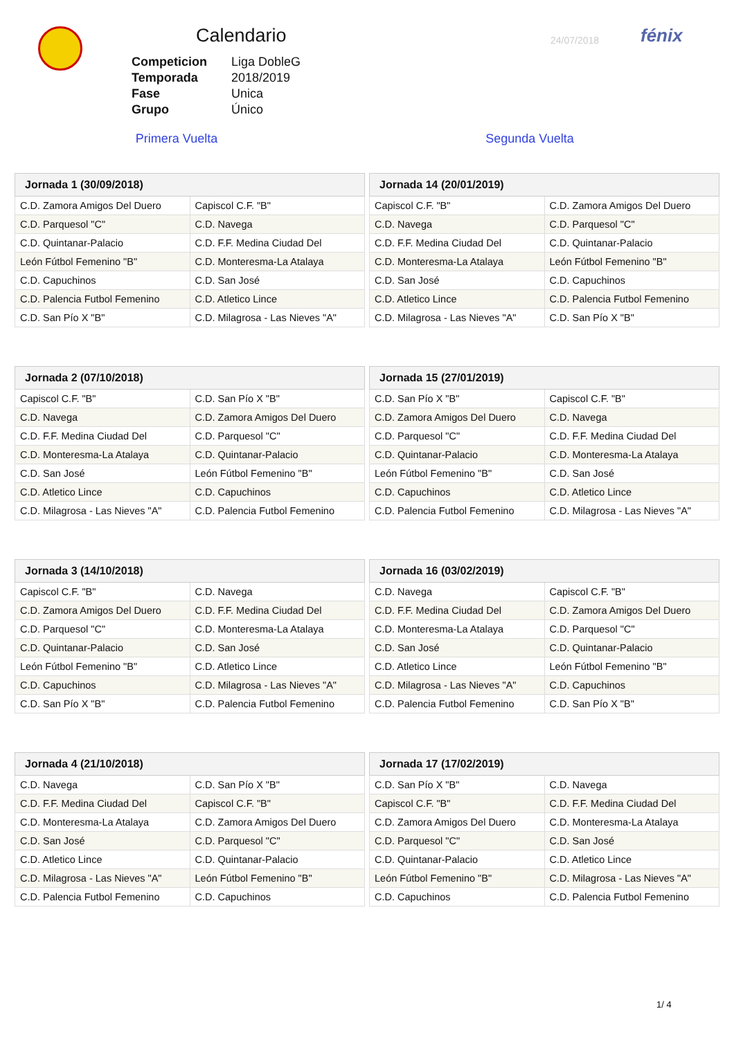Calendario 24/07/2018 fénix
| Competicion | Liga DobleG |
| Temporada | 2018/2019 |
| Fase | Unica |
| Grupo | Único |
Primera Vuelta Segunda Vuelta
| Jornada 1 (30/09/2018) | |
| --- | --- |
| C.D. Zamora Amigos Del Duero | Capiscol C.F. "B" |
| C.D. Parquesol "C" | C.D. Navega |
| C.D. Quintanar-Palacio | C.D. F.F. Medina Ciudad Del |
| León Fútbol Femenino "B" | C.D. Monteresma-La Atalaya |
| C.D. Capuchinos | C.D. San José |
| C.D. Palencia Futbol Femenino | C.D. Atletico Lince |
| C.D. San Pío X "B" | C.D. Milagrosa - Las Nieves "A" |
| Jornada 14 (20/01/2019) | |
| --- | --- |
| Capiscol C.F. "B" | C.D. Zamora Amigos Del Duero |
| C.D. Navega | C.D. Parquesol "C" |
| C.D. F.F. Medina Ciudad Del | C.D. Quintanar-Palacio |
| C.D. Monteresma-La Atalaya | León Fútbol Femenino "B" |
| C.D. San José | C.D. Capuchinos |
| C.D. Atletico Lince | C.D. Palencia Futbol Femenino |
| C.D. Milagrosa - Las Nieves "A" | C.D. San Pío X "B" |
| Jornada 2 (07/10/2018) | |
| --- | --- |
| Capiscol C.F. "B" | C.D. San Pío X "B" |
| C.D. Navega | C.D. Zamora Amigos Del Duero |
| C.D. F.F. Medina Ciudad Del | C.D. Parquesol "C" |
| C.D. Monteresma-La Atalaya | C.D. Quintanar-Palacio |
| C.D. San José | León Fútbol Femenino "B" |
| C.D. Atletico Lince | C.D. Capuchinos |
| C.D. Milagrosa - Las Nieves "A" | C.D. Palencia Futbol Femenino |
| Jornada 15 (27/01/2019) | |
| --- | --- |
| C.D. San Pío X "B" | Capiscol C.F. "B" |
| C.D. Zamora Amigos Del Duero | C.D. Navega |
| C.D. Parquesol "C" | C.D. F.F. Medina Ciudad Del |
| C.D. Quintanar-Palacio | C.D. Monteresma-La Atalaya |
| León Fútbol Femenino "B" | C.D. San José |
| C.D. Capuchinos | C.D. Atletico Lince |
| C.D. Palencia Futbol Femenino | C.D. Milagrosa - Las Nieves "A" |
| Jornada 3 (14/10/2018) | |
| --- | --- |
| Capiscol C.F. "B" | C.D. Navega |
| C.D. Zamora Amigos Del Duero | C.D. F.F. Medina Ciudad Del |
| C.D. Parquesol "C" | C.D. Monteresma-La Atalaya |
| C.D. Quintanar-Palacio | C.D. San José |
| León Fútbol Femenino "B" | C.D. Atletico Lince |
| C.D. Capuchinos | C.D. Milagrosa - Las Nieves "A" |
| C.D. San Pío X "B" | C.D. Palencia Futbol Femenino |
| Jornada 16 (03/02/2019) | |
| --- | --- |
| C.D. Navega | Capiscol C.F. "B" |
| C.D. F.F. Medina Ciudad Del | C.D. Zamora Amigos Del Duero |
| C.D. Monteresma-La Atalaya | C.D. Parquesol "C" |
| C.D. San José | C.D. Quintanar-Palacio |
| C.D. Atletico Lince | León Fútbol Femenino "B" |
| C.D. Milagrosa - Las Nieves "A" | C.D. Capuchinos |
| C.D. Palencia Futbol Femenino | C.D. San Pío X "B" |
| Jornada 4 (21/10/2018) | |
| --- | --- |
| C.D. Navega | C.D. San Pío X "B" |
| C.D. F.F. Medina Ciudad Del | Capiscol C.F. "B" |
| C.D. Monteresma-La Atalaya | C.D. Zamora Amigos Del Duero |
| C.D. San José | C.D. Parquesol "C" |
| C.D. Atletico Lince | C.D. Quintanar-Palacio |
| C.D. Milagrosa - Las Nieves "A" | León Fútbol Femenino "B" |
| C.D. Palencia Futbol Femenino | C.D. Capuchinos |
| Jornada 17 (17/02/2019) | |
| --- | --- |
| C.D. San Pío X "B" | C.D. Navega |
| Capiscol C.F. "B" | C.D. F.F. Medina Ciudad Del |
| C.D. Zamora Amigos Del Duero | C.D. Monteresma-La Atalaya |
| C.D. Parquesol "C" | C.D. San José |
| C.D. Quintanar-Palacio | C.D. Atletico Lince |
| León Fútbol Femenino "B" | C.D. Milagrosa - Las Nieves "A" |
| C.D. Capuchinos | C.D. Palencia Futbol Femenino |
1/ 4